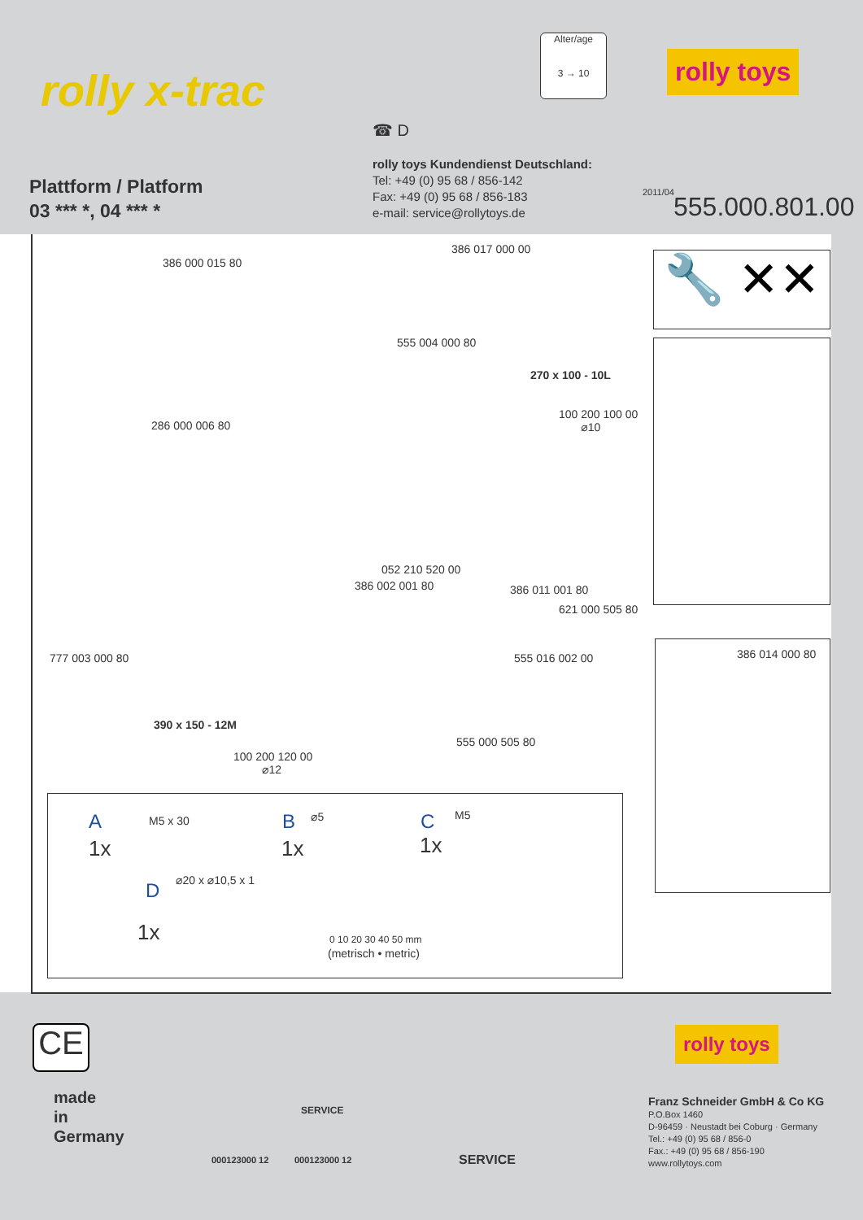rolly x-trac
Alter/age
3 → 10
rolly toys
Plattform / Platform
03 *** *, 04 *** *
☎ D
rolly toys Kundendienst Deutschland:
Tel: +49 (0) 95 68 / 856-142
Fax: +49 (0) 95 68 / 856-183
e-mail: service@rollytoys.de
2011/04 555.000.801.00
386 000 015 80
386 017 000 00
555 004 000 80
270 x 100 - 10L
286 000 006 80
100 200 100 00
⌀10
052 210 520 00
386 002 001 80 386 011 001 80
621 000 505 80
777 003 000 80 555 016 002 00
390 x 150 - 12M
555 000 505 80
100 200 120 00
⌀12
🔧 ✕✕
386 014 000 80
A M5 x 30
1x
B ⌀5
1x
C M5
1x
D ⌀20 x ⌀10,5 x 1
1x 0 10 20 30 40 50 mm
(metrisch • metric)
CE
made
in
Germany
SERVICE
000123000 12 000123000 12 SERVICE
rolly toys
Franz Schneider GmbH & Co KG
P.O.Box 1460
D-96459 · Neustadt bei Coburg · Germany
Tel.: +49 (0) 95 68 / 856-0
Fax.: +49 (0) 95 68 / 856-190
www.rollytoys.com